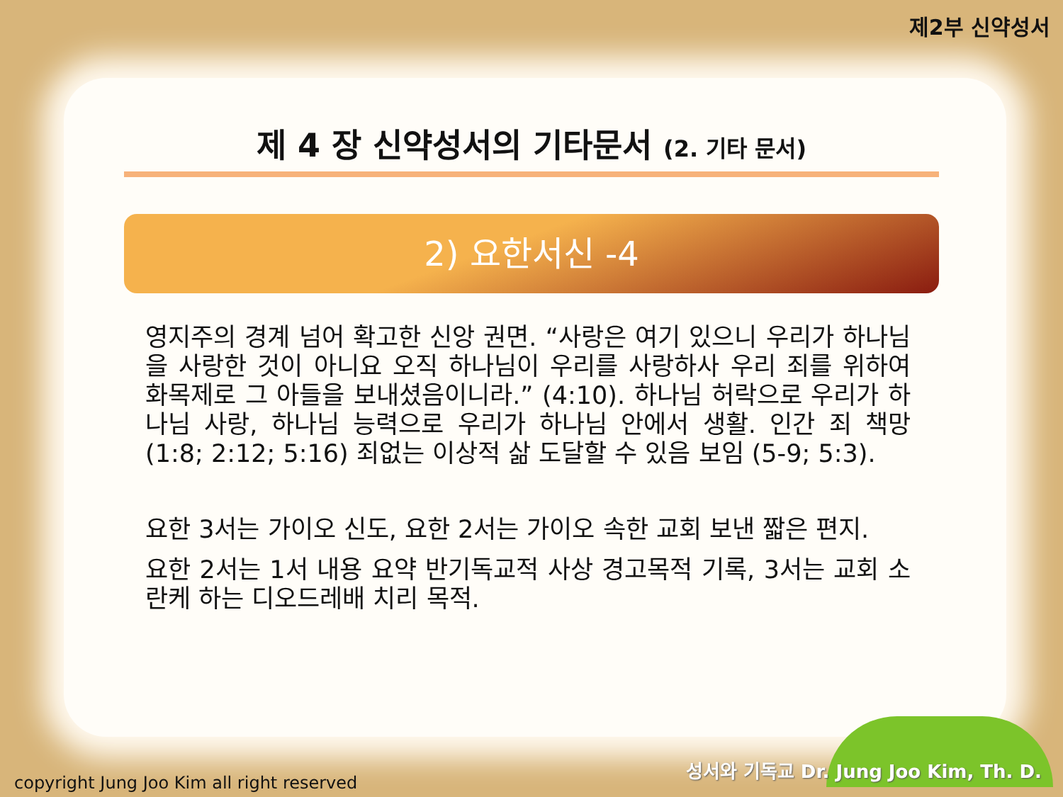제2부 신약성서
제 4 장 신약성서의 기타문서 (2. 기타 문서)
2) 요한서신 -4
영지주의 경계 넘어 확고한 신앙 권면. “사랑은 여기 있으니 우리가 하나님을 사랑한 것이 아니요 오직 하나님이 우리를 사랑하사 우리 죄를 위하여 화목제로 그 아들을 보내셨음이니라.” (4:10). 하나님 허락으로 우리가 하나님 사랑, 하나님 능력으로 우리가 하나님 안에서 생활. 인간 죄 책망 (1:8; 2:12; 5:16) 죄없는 이상적 삶 도달할 수 있음 보임 (5-9; 5:3).
요한 3서는 가이오 신도, 요한 2서는 가이오 속한 교회 보낸 짧은 편지.
요한 2서는 1서 내용 요약 반기독교적 사상 경고목적 기록, 3서는 교회 소란케 하는 디오드레배 치리 목적.
copyright Jung Joo Kim all right reserved
성서와 기독교 Dr. Jung Joo Kim, Th. D.